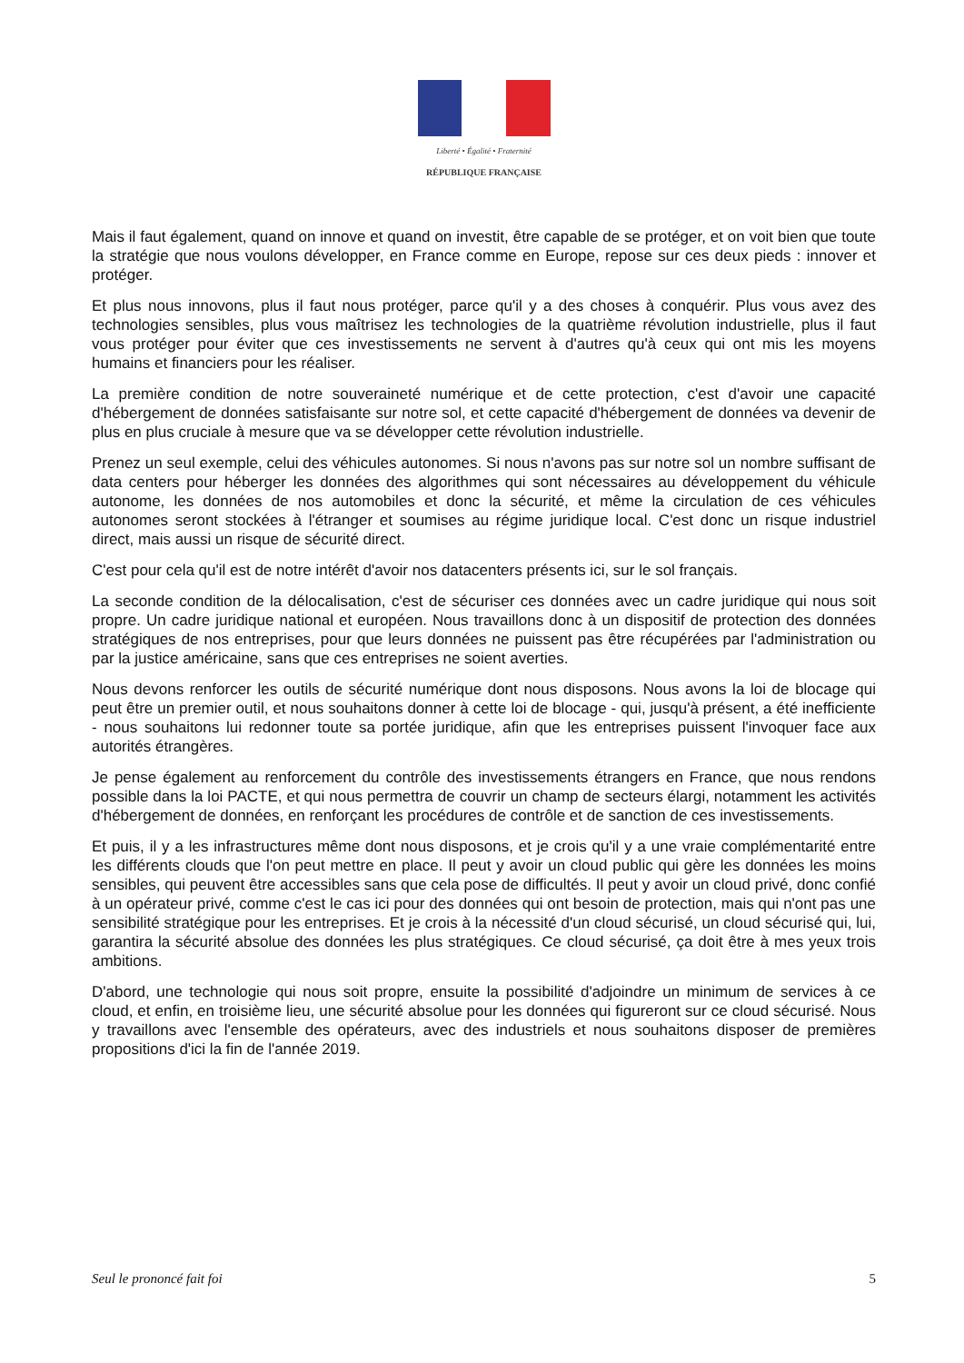Liberté • Égalité • Fraternité
RÉPUBLIQUE FRANÇAISE
Mais il faut également, quand on innove et quand on investit, être capable de se protéger, et on voit bien que toute la stratégie que nous voulons développer, en France comme en Europe, repose sur ces deux pieds : innover et protéger.
Et plus nous innovons, plus il faut nous protéger, parce qu'il y a des choses à conquérir. Plus vous avez des technologies sensibles, plus vous maîtrisez les technologies de la quatrième révolution industrielle, plus il faut vous protéger pour éviter que ces investissements ne servent à d'autres qu'à ceux qui ont mis les moyens humains et financiers pour les réaliser.
La première condition de notre souveraineté numérique et de cette protection, c'est d'avoir une capacité d'hébergement de données satisfaisante sur notre sol, et cette capacité d'hébergement de données va devenir de plus en plus cruciale à mesure que va se développer cette révolution industrielle.
Prenez un seul exemple, celui des véhicules autonomes. Si nous n'avons pas sur notre sol un nombre suffisant de data centers pour héberger les données des algorithmes qui sont nécessaires au développement du véhicule autonome, les données de nos automobiles et donc la sécurité, et même la circulation de ces véhicules autonomes seront stockées à l'étranger et soumises au régime juridique local. C'est donc un risque industriel direct, mais aussi un risque de sécurité direct.
C'est pour cela qu'il est de notre intérêt d'avoir nos datacenters présents ici, sur le sol français.
La seconde condition de la délocalisation, c'est de sécuriser ces données avec un cadre juridique qui nous soit propre. Un cadre juridique national et européen. Nous travaillons donc à un dispositif de protection des données stratégiques de nos entreprises, pour que leurs données ne puissent pas être récupérées par l'administration ou par la justice américaine, sans que ces entreprises ne soient averties.
Nous devons renforcer les outils de sécurité numérique dont nous disposons. Nous avons la loi de blocage qui peut être un premier outil, et nous souhaitons donner à cette loi de blocage - qui, jusqu'à présent, a été inefficiente - nous souhaitons lui redonner toute sa portée juridique, afin que les entreprises puissent l'invoquer face aux autorités étrangères.
Je pense également au renforcement du contrôle des investissements étrangers en France, que nous rendons possible dans la loi PACTE, et qui nous permettra de couvrir un champ de secteurs élargi, notamment les activités d'hébergement de données, en renforçant les procédures de contrôle et de sanction de ces investissements.
Et puis, il y a les infrastructures même dont nous disposons, et je crois qu'il y a une vraie complémentarité entre les différents clouds que l'on peut mettre en place. Il peut y avoir un cloud public qui gère les données les moins sensibles, qui peuvent être accessibles sans que cela pose de difficultés. Il peut y avoir un cloud privé, donc confié à un opérateur privé, comme c'est le cas ici pour des données qui ont besoin de protection, mais qui n'ont pas une sensibilité stratégique pour les entreprises. Et je crois à la nécessité d'un cloud sécurisé, un cloud sécurisé qui, lui, garantira la sécurité absolue des données les plus stratégiques. Ce cloud sécurisé, ça doit être à mes yeux trois ambitions.
D'abord, une technologie qui nous soit propre, ensuite la possibilité d'adjoindre un minimum de services à ce cloud, et enfin, en troisième lieu, une sécurité absolue pour les données qui figureront sur ce cloud sécurisé. Nous y travaillons avec l'ensemble des opérateurs, avec des industriels et nous souhaitons disposer de premières propositions d'ici la fin de l'année 2019.
Seul le prononcé fait foi 5